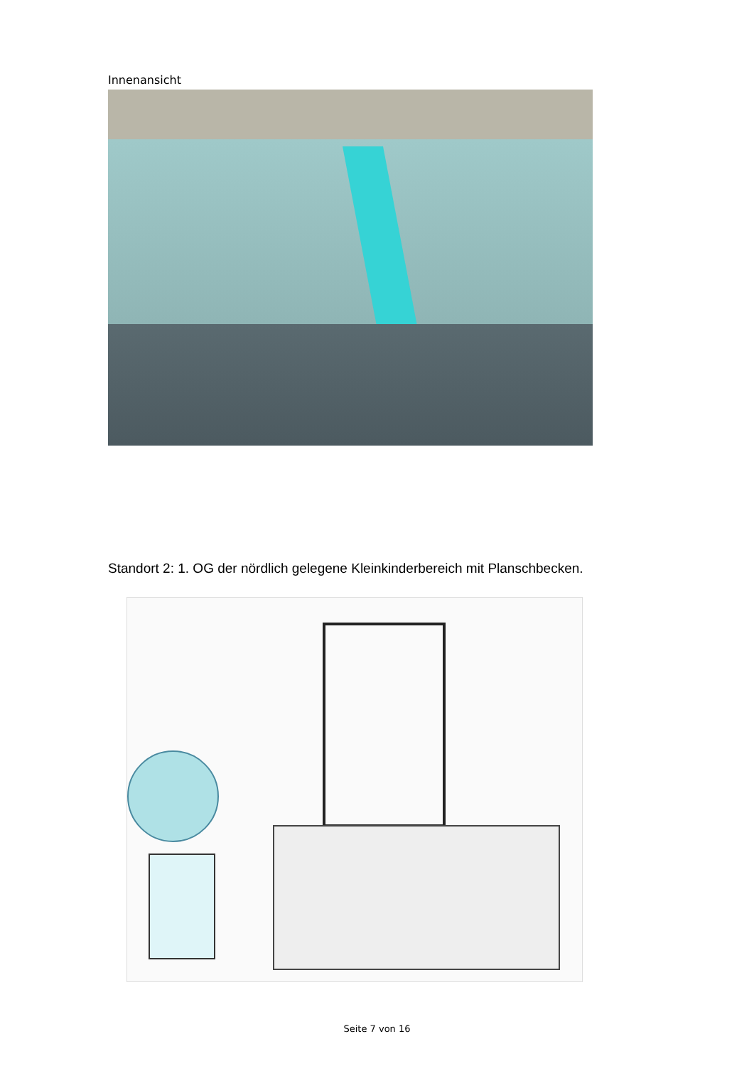Innenansicht
Standort 2: 1. OG der nördlich gelegene Kleinkinderbereich mit Planschbecken.
Seite 7 von 16